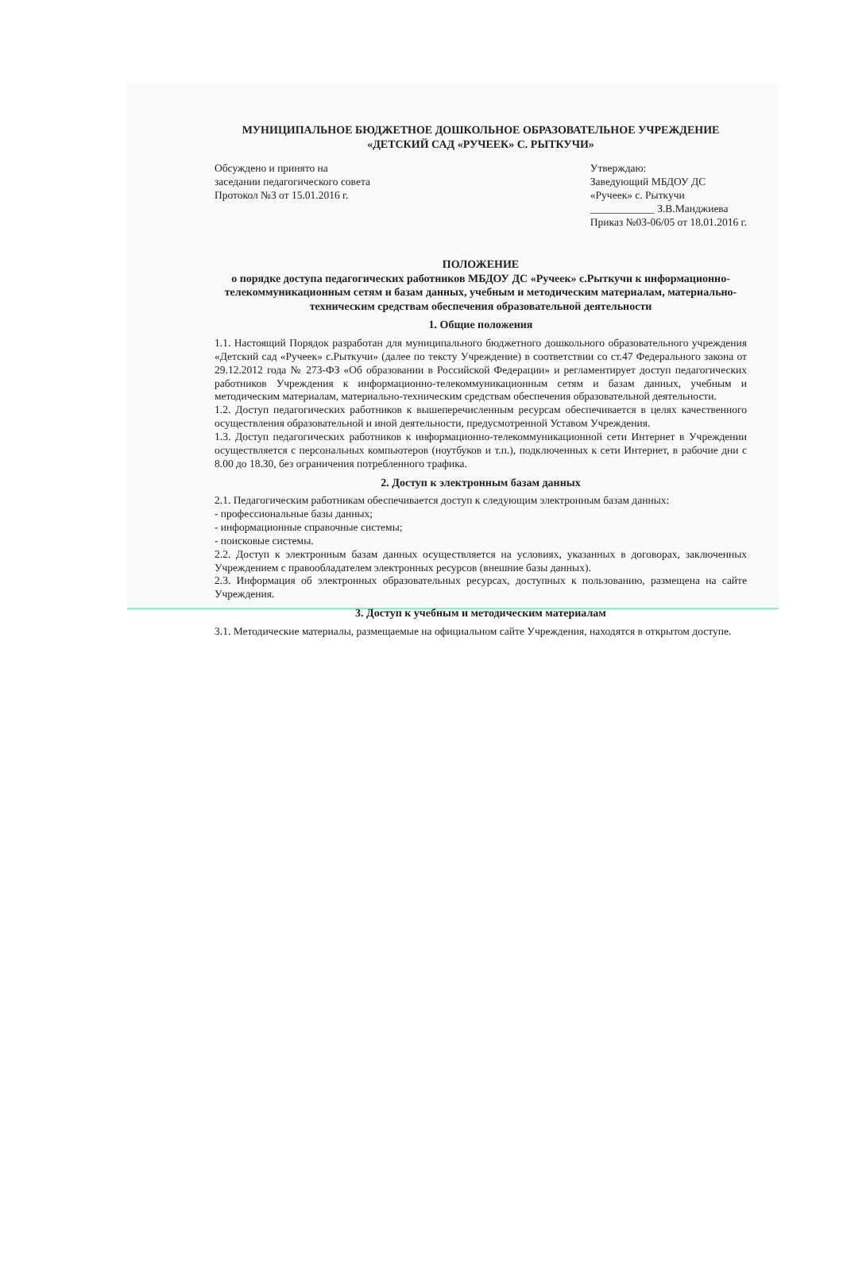МУНИЦИПАЛЬНОЕ БЮДЖЕТНОЕ ДОШКОЛЬНОЕ ОБРАЗОВАТЕЛЬНОЕ УЧРЕЖДЕНИЕ «ДЕТСКИЙ САД «РУЧЕЕК» С. РЫТКУЧИ»
Обсуждено и принято на
заседании педагогического совета
Протокол №3 от 15.01.2016 г.
Утверждаю:
Заведующий МБДОУ ДС
«Ручеек» с. Рыткучи
____________ З.В.Манджиева
Приказ №03-06/05 от 18.01.2016 г.
ПОЛОЖЕНИЕ
о порядке доступа педагогических работников МБДОУ ДС «Ручеек» с.Рыткучи к информационно-телекоммуникационным сетям и базам данных, учебным и методическим материалам, материально-техническим средствам обеспечения образовательной деятельности
1. Общие положения
1.1. Настоящий Порядок разработан для муниципального бюджетного дошкольного образовательного учреждения «Детский сад «Ручеек» с.Рыткучи» (далее по тексту Учреждение) в соответствии со ст.47 Федерального закона от 29.12.2012 года № 273-ФЗ «Об образовании в Российской Федерации» и регламентирует доступ педагогических работников Учреждения к информационно-телекоммуникационным сетям и базам данных, учебным и методическим материалам, материально-техническим средствам обеспечения образовательной деятельности.
1.2. Доступ педагогических работников к вышеперечисленным ресурсам обеспечивается в целях качественного осуществления образовательной и иной деятельности, предусмотренной Уставом Учреждения.
1.3. Доступ педагогических работников к информационно-телекоммуникационной сети Интернет в Учреждении осуществляется с персональных компьютеров (ноутбуков и т.п.), подключенных к сети Интернет, в рабочие дни с 8.00 до 18.30, без ограничения потребленного трафика.
2. Доступ к электронным базам данных
2.1. Педагогическим работникам обеспечивается доступ к следующим электронным базам данных:
- профессиональные базы данных;
- информационные справочные системы;
- поисковые системы.
2.2. Доступ к электронным базам данных осуществляется на условиях, указанных в договорах, заключенных Учреждением с правообладателем электронных ресурсов (внешние базы данных).
2.3. Информация об электронных образовательных ресурсах, доступных к пользованию, размещена на сайте Учреждения.
3. Доступ к учебным и методическим материалам
3.1. Методические материалы, размещаемые на официальном сайте Учреждения, находятся в открытом доступе.